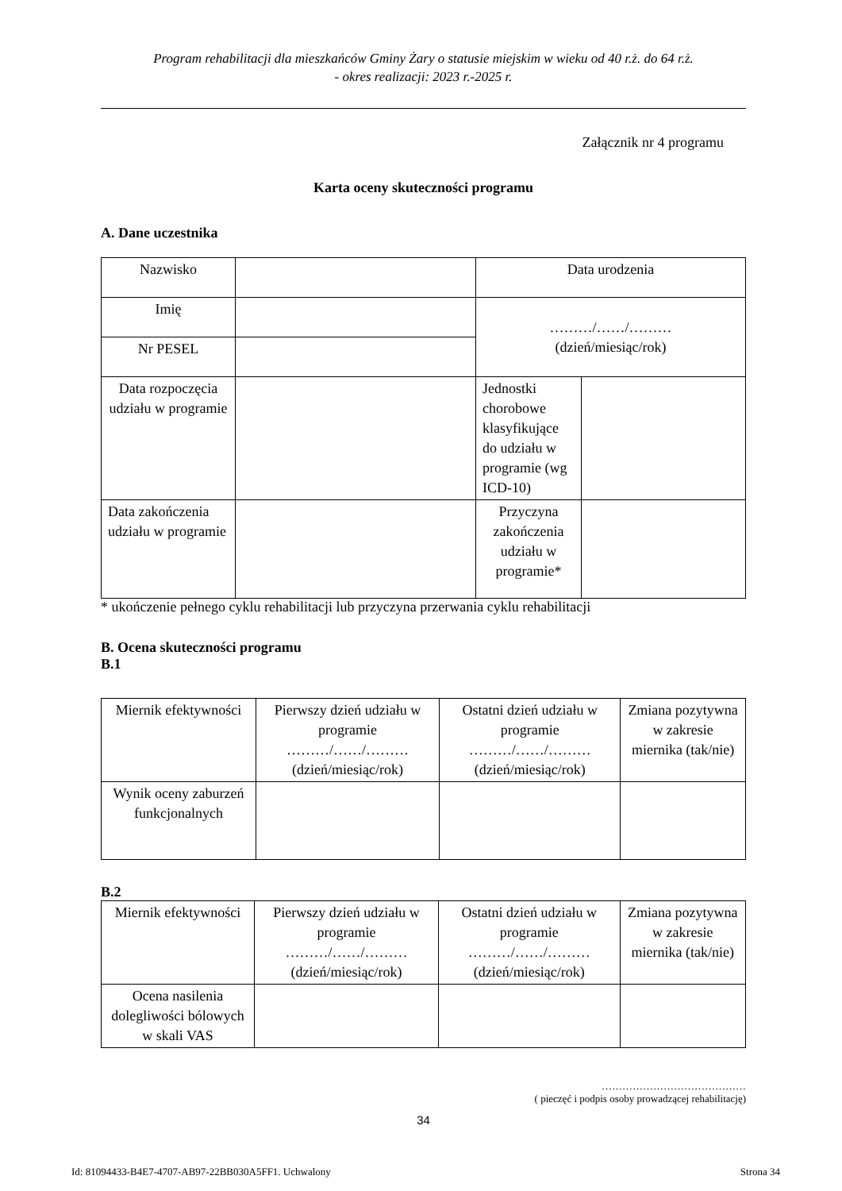Program rehabilitacji dla mieszkańców Gminy Żary o statusie miejskim w wieku od 40 r.ż. do 64 r.ż.
- okres realizacji: 2023 r.-2025 r.
Załącznik nr 4 programu
Karta oceny skuteczności programu
A. Dane uczestnika
| Nazwisko | | Data urodzenia | |
| Imię | | ………/……/……… (dzień/miesiąc/rok) | |
| Nr PESEL | | | |
| Data rozpoczęcia udziału w programie | | Jednostki chorobowe klasyfikujące do udziału w programie (wg ICD-10) | |
| Data zakończenia udziału w programie | | Przyczyna zakończenia udziału w programie* | |
* ukończenie pełnego cyklu rehabilitacji lub przyczyna przerwania cyklu rehabilitacji
B. Ocena skuteczności programu
B.1
| Miernik efektywności | Pierwszy dzień udziału w programie ………/……/……… (dzień/miesiąc/rok) | Ostatni dzień udziału w programie ………/……/……… (dzień/miesiąc/rok) | Zmiana pozytywna w zakresie miernika (tak/nie) |
| Wynik oceny zaburzeń funkcjonalnych | | | |
B.2
| Miernik efektywności | Pierwszy dzień udziału w programie ………/……/……… (dzień/miesiąc/rok) | Ostatni dzień udziału w programie ………/……/……… (dzień/miesiąc/rok) | Zmiana pozytywna w zakresie miernika (tak/nie) |
| Ocena nasilenia dolegliwości bólowych w skali VAS | | | |
……………………………………
( pieczęć i podpis osoby prowadzącej rehabilitację)
34
Id: 81094433-B4E7-4707-AB97-22BB030A5FF1. Uchwalony Strona 34